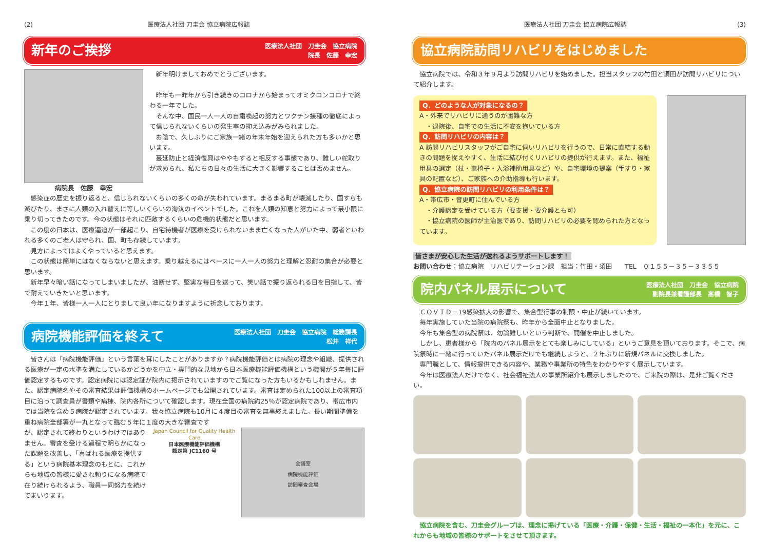(2) 医療法人社団 刀圭会 協立病院広報誌
新年のご挨拶
医療法人社団　刀圭会　協立病院
院長　佐藤　幸宏
病院長　佐藤　幸宏 新年明けましておめでとうございます。
昨年も一昨年から引き続きのコロナから始まってオミクロンコロナで終わる一年でした。
そんな中、国民一人一人の自粛喚起の努力とワクチン接種の徹底によって信じられないくらいの発生率の抑え込みがみられました。
お陰で、久しぶりにご家族一緒の年末年始を迎えられた方も多いかと思います。
蔓延防止と経済復興はややもすると相反する事態であり、難しい舵取りが求められ、私たちの日々の生活に大きく影響することは否めません。
感染症の歴史を振り返ると、信じられないくらいの多くの命が失われています。まるまる町が壊滅したり、国すらも滅びたり、まさに人類の入れ替えに等しいくらいの淘汰のイベントでした。これを人類の知恵と努力によって最小限に乗り切ってきたのです。今の状態はそれに匹敵するくらいの危機的状態だと思います。
この度の日本は、医療逼迫が一部起こり、自宅待機者が医療を受けられないまま亡くなった人がいた中、弱者といわれる多くのご老人は守られ、国、町も存続しています。
見方によってはよくやっていると思えます。
この状態は簡単にはなくならないと思えます。乗り越えるにはベースに一人一人の努力と理解と忍耐の集合が必要と思います。
新年早々暗い話になってしまいましたが、油断せず、堅実な毎日を送って、笑い話で振り返られる日を目指して、皆で耐えていきたいと思います。
今年１年、皆様一人一人にとりまして良い年になりますように祈念しております。
病院機能評価を終えて
医療法人社団　刀圭会　協立病院　総務課長
松井　祥代
皆さんは「病院機能評価」という言葉を耳にしたことがありますか？病院機能評価とは病院の理念や組織、提供される医療が一定の水準を満たしているかどうかを中立・専門的な見地から日本医療機能評価機構という機関が５年毎に評価認定するものです。認定病院には認定証が院内に掲示されていますのでご覧になった方もいるかもしれません。また、認定病院名やその審査結果は評価機構のホームページでも公開されています。審査は定められた100以上の審査項目に沿って調査員が書類や病棟、院内各所について確認します。現在全国の病院約25％が認定病院であり、帯広市内では当院を含め５病院が認定されています。我々協立病院も10月に４度目の審査を無事終えました。長い期間準備を重ね病院全部署が一丸となって臨む５年に１度の大きな審査です
が、認定されて終わりというわけではありません。審査を受ける過程で明らかになった課題を改善し、「喜ばれる医療を提供する」という病院基本理念のもとに、これからも地域の皆様に愛され頼りになる病院で在り続けられるよう、職員一同努力を続けてまいります。
Japan Council for Quality Health Care
日本医療機能評価機構
認定第 JC1160 号
会議室
病院機能評価
訪問審査会場
医療法人社団 刀圭会 協立病院広報誌 (3)
協立病院訪問リハビリをはじめました
協立病院では、令和３年９月より訪問リハビリを始めました。担当スタッフの竹田と須田が訪問リハビリについて紹介します。
Q．どのような人が対象になるの？
A・外来でリハビリに通うのが困難な方
　・退院後、自宅での生活に不安を抱いている方
Q．訪問リハビリの内容は？
A 訪問リハビリスタッフがご自宅に伺いリハビリを行うので、日常に直結する動きの問題を捉えやすく、生活に結び付くリハビリの提供が行えます。また、福祉用具の選定（杖・車椅子・入浴補助用具など）や、自宅環境の提案（手すり・家具の配置など）、ご家族への介助指導も行います。
Q．協立病院の訪問リハビリの利用条件は？
A・帯広市・音更町に住んでいる方
　・介護認定を受けている方（要支援・要介護とも可）
　・協立病院の医師が主治医であり、訪問リハビリの必要を認められた方となっています。
皆さまが安心した生活が送れるようサポートします！
お問い合わせ：協立病院　リハビリテーション課　担当：竹田・須田　　TEL　０１５５－３５－３３５５
院内パネル展示について
医療法人社団　刀圭会　協立病院
副院長兼看護部長　髙橋　智子
ＣＯＶＩＤ－19感染拡大の影響で、集合型行事の制限・中止が続いています。
毎年実施していた当院の病院祭も、昨年から全面中止となりました。
今年も集合型の病院祭は、勿論難しいという判断で、開催を中止しました。
しかし、患者様から「院内のパネル展示をとても楽しみにしている」というご意見を頂いております。そこで、病院祭時に一緒に行っていたパネル展示だけでも継続しようと、２年ぶりに新規パネルに交換しました。
専門職として、情報提供できる内容や、業務や事業所の特色をわかりやすく展示しています。
今年は医療法人だけでなく、社会福祉法人の事業所紹介も展示しましたので、ご来院の際は、是非ご覧ください。
協立病院を含む、刀圭会グループは、理念に掲げている「医療・介護・保健・生活・福祉の一本化」を元に、これからも地域の皆様のサポートをさせて頂きます。